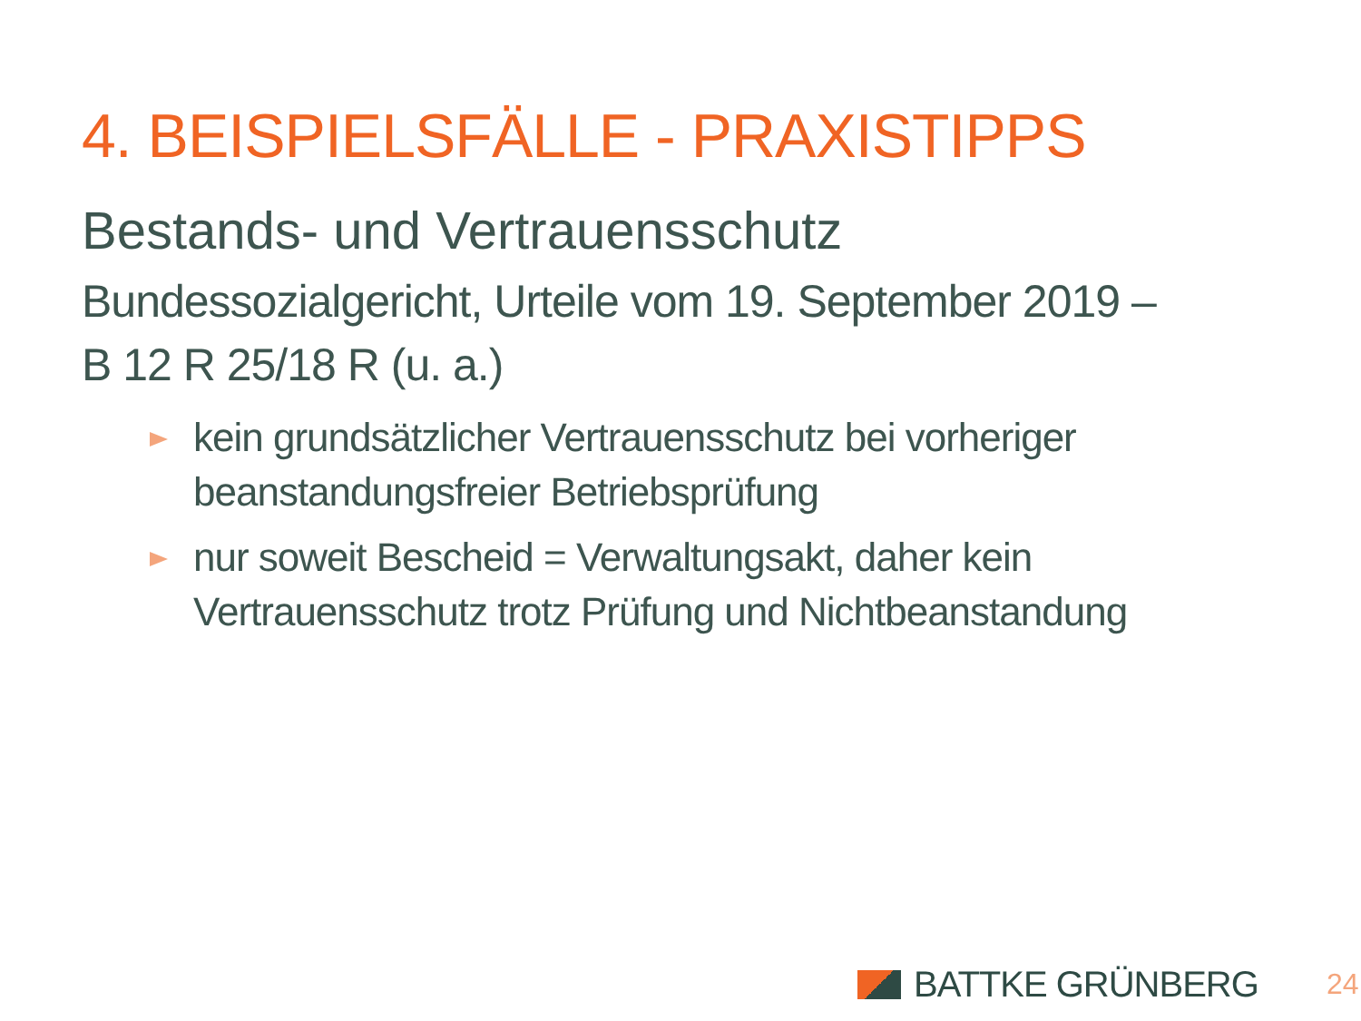4. BEISPIELSFÄLLE - PRAXISTIPPS
Bestands- und Vertrauensschutz
Bundessozialgericht, Urteile vom 19. September 2019 –
B 12 R 25/18 R (u. a.)
kein grundsätzlicher Vertrauensschutz bei vorheriger beanstandungsfreier Betriebsprüfung
nur soweit Bescheid = Verwaltungsakt, daher kein Vertrauensschutz trotz Prüfung und Nichtbeanstandung
BATTKE GRÜNBERG 24